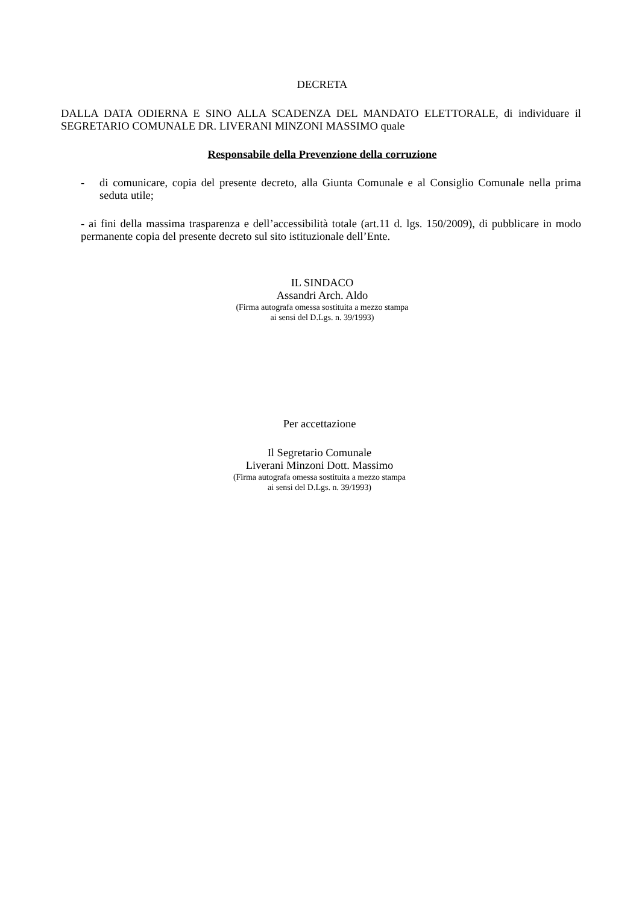DECRETA
DALLA DATA ODIERNA E SINO ALLA SCADENZA DEL MANDATO ELETTORALE, di individuare il SEGRETARIO COMUNALE DR. LIVERANI MINZONI MASSIMO quale
Responsabile della Prevenzione della corruzione
- di comunicare, copia del presente decreto, alla Giunta Comunale e al Consiglio Comunale nella prima seduta utile;
- ai fini della massima trasparenza e dell’accessibilità totale (art.11 d. lgs. 150/2009), di pubblicare in modo permanente copia del presente decreto sul sito istituzionale dell’Ente.
IL SINDACO
Assandri Arch. Aldo
(Firma autografa omessa sostituita a mezzo stampa
ai sensi del D.Lgs. n. 39/1993)
Per accettazione
Il Segretario Comunale
Liverani Minzoni Dott. Massimo
(Firma autografa omessa sostituita a mezzo stampa
ai sensi del D.Lgs. n. 39/1993)